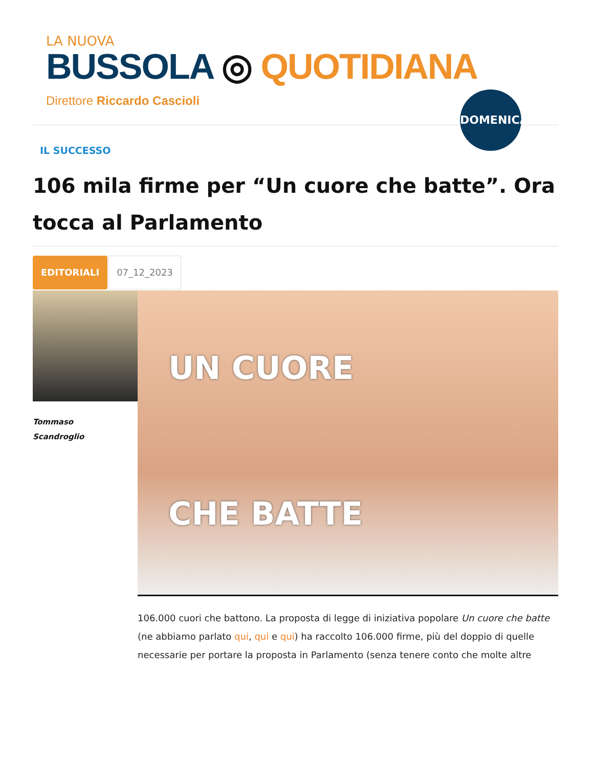LA NUOVA
BUSSOLA ◎ QUOTIDIANA
Direttore Riccardo Cascioli
DOMENICA
IL SUCCESSO
106 mila firme per “Un cuore che batte”. Ora tocca al Parlamento
EDITORIALI
07_12_2023
Tommaso
Scandroglio
UN CUORE
CHE BATTE
106.000 cuori che battono. La proposta di legge di iniziativa popolare Un cuore che batte (ne abbiamo parlato qui, qui e qui) ha raccolto 106.000 firme, più del doppio di quelle necessarie per portare la proposta in Parlamento (senza tenere conto che molte altre